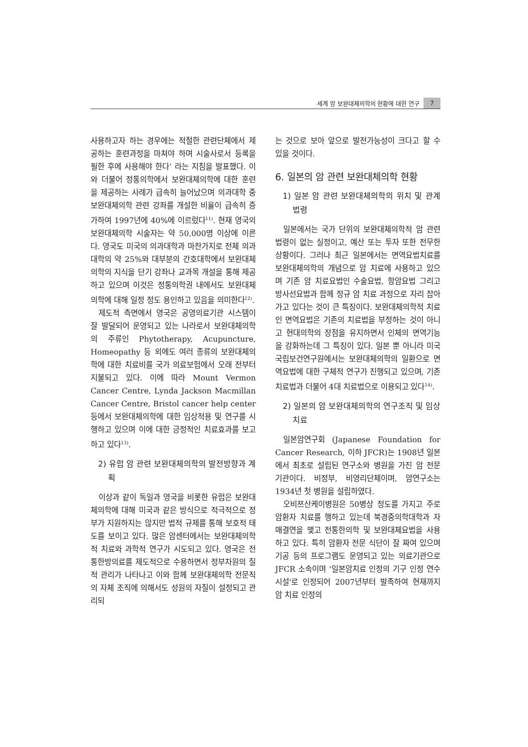세계 암 보완대체의학의 현황에 대한 연구 7
사용하고자 하는 경우에는 적절한 관련단체에서 제공하는 훈련과정을 마쳐야 하며 시술사로서 등록을 필한 후에 사용해야 한다’ 라는 지침을 발표했다. 이와 더불어 정통의학에서 보완대체의학에 대한 훈련을 제공하는 사례가 급속히 늘어났으며 의과대학 중 보완대체의학 관련 강좌를 개설한 비율이 급속히 증가하여 1997년에 40%에 이르렀다<sup>11)</sup>. 현재 영국의 보완대체의학 시술자는 약 50,000명 이상에 이른다. 영국도 미국의 의과대학과 마찬가지로 전체 의과대학의 약 25%와 대부분의 간호대학에서 보완대체의학의 지식을 단기 강좌나 교과목 개설을 통해 제공하고 있으며 이것은 정통의학권 내에서도 보완대체의학에 대해 일정 정도 용인하고 있음을 의미한다<sup>12)</sup>.
제도적 측면에서 영국은 공영의료기관 시스템이 잘 발달되어 운영되고 있는 나라로서 보완대체의학의 주류인 Phytotherapy, Acupuncture, Homeopathy 등 외에도 여러 종류의 보완대체의학에 대한 치료비를 국가 의료보험에서 오래 전부터 지불되고 있다. 이에 따라 Mount Vermon Cancer Centre, Lynda Jackson Macmillan Cancer Centre, Bristol cancer help center 등에서 보완대체의학에 대한 임상적용 및 연구를 시행하고 있으며 이에 대한 긍정적인 치료효과를 보고하고 있다<sup>13)</sup>.
2) 유럽 암 관련 보완대체의학의 발전방향과 계획
이상과 같이 독일과 영국을 비롯한 유럽은 보완대체의학에 대해 미국과 같은 방식으로 적극적으로 정부가 지원하지는 않지만 법적 규제를 통해 보호적 태도를 보이고 있다. 많은 암센터에서는 보완대체의학적 치료와 과학적 연구가 시도되고 있다. 영국은 전통한방의료를 제도적으로 수용하면서 정부차원의 질적 관리가 나타나고 이와 함께 보완대체의학 전문직의 자체 조직에 의해서도 성원의 자질이 설정되고 관리되
는 것으로 보아 앞으로 발전가능성이 크다고 할 수 있을 것이다.
6. 일본의 암 관련 보완대체의학 현황
1) 일본 암 관련 보완대체의학의 위치 및 관계법령
일본에서는 국가 단위의 보완대체의학적 암 관련 법령이 없는 실정이고, 예산 또는 투자 또한 전무한 상황이다. 그러나 최근 일본에서는 면역요법치료를 보완대체의학의 개념으로 암 치료에 사용하고 있으며 기존 암 치료요법인 수술요법, 항암요법 그리고 방사선요법과 함께 정규 암 치료 과정으로 자리 잡아가고 있다는 것이 큰 특징이다. 보완대체의학적 치료인 면역요법은 기존의 치료법을 부정하는 것이 아니고 현대의학의 장점을 유지하면서 인체의 면역기능을 강화하는데 그 특징이 있다. 일본 뿐 아니라 미국 국립보건연구원에서는 보완대체의학의 일환으로 면역요법에 대한 구체적 연구가 진행되고 있으며, 기존 치료법과 더불어 4대 치료법으로 이용되고 있다<sup>14)</sup>.
2) 일본의 암 보완대체의학의 연구조직 및 임상치료
일본암연구회 (Japanese Foundation for Cancer Research, 이하 JFCR)는 1908년 일본에서 최초로 설립된 연구소와 병원을 가진 암 전문 기관이다. 비정부, 비영리단체이며, 암연구소는 1934년 첫 병원을 설립하였다.
오비쯔산케이병원은 50병상 정도를 가지고 주로 암환자 치료를 행하고 있는데 북경중의학대학과 자매결연을 맺고 전통한의학 및 보완대체요법을 사용하고 있다. 특히 암환자 전문 식단이 잘 짜여 있으며 기공 등의 프로그램도 운영되고 있는 의료기관으로 JFCR 소속이며 '일본암치료 인정의 기구 인정 연수시설'로 인정되어 2007년부터 발족하여 현재까지 암 치료 인정의